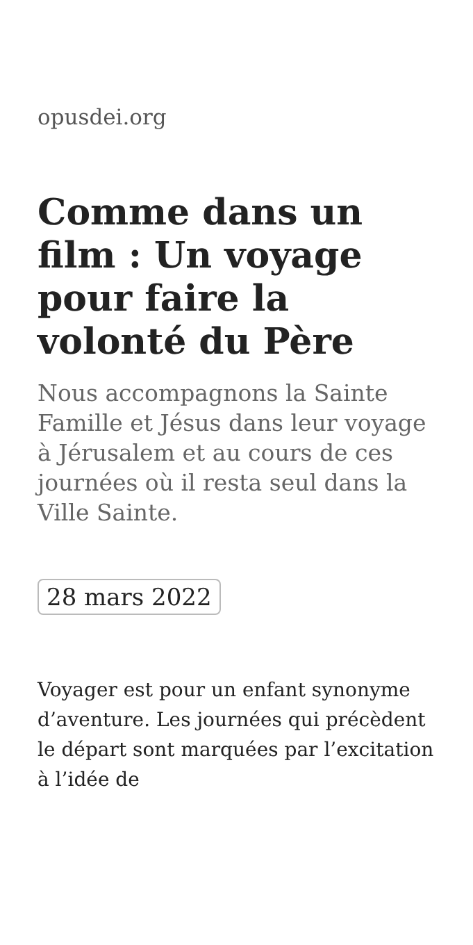opusdei.org
Comme dans un film : Un voyage pour faire la volonté du Père
Nous accompagnons la Sainte Famille et Jésus dans leur voyage à Jérusalem et au cours de ces journées où il resta seul dans la Ville Sainte.
28 mars 2022
Voyager est pour un enfant synonyme d’aventure. Les journées qui précèdent le départ sont marquées par l’excitation à l’idée de